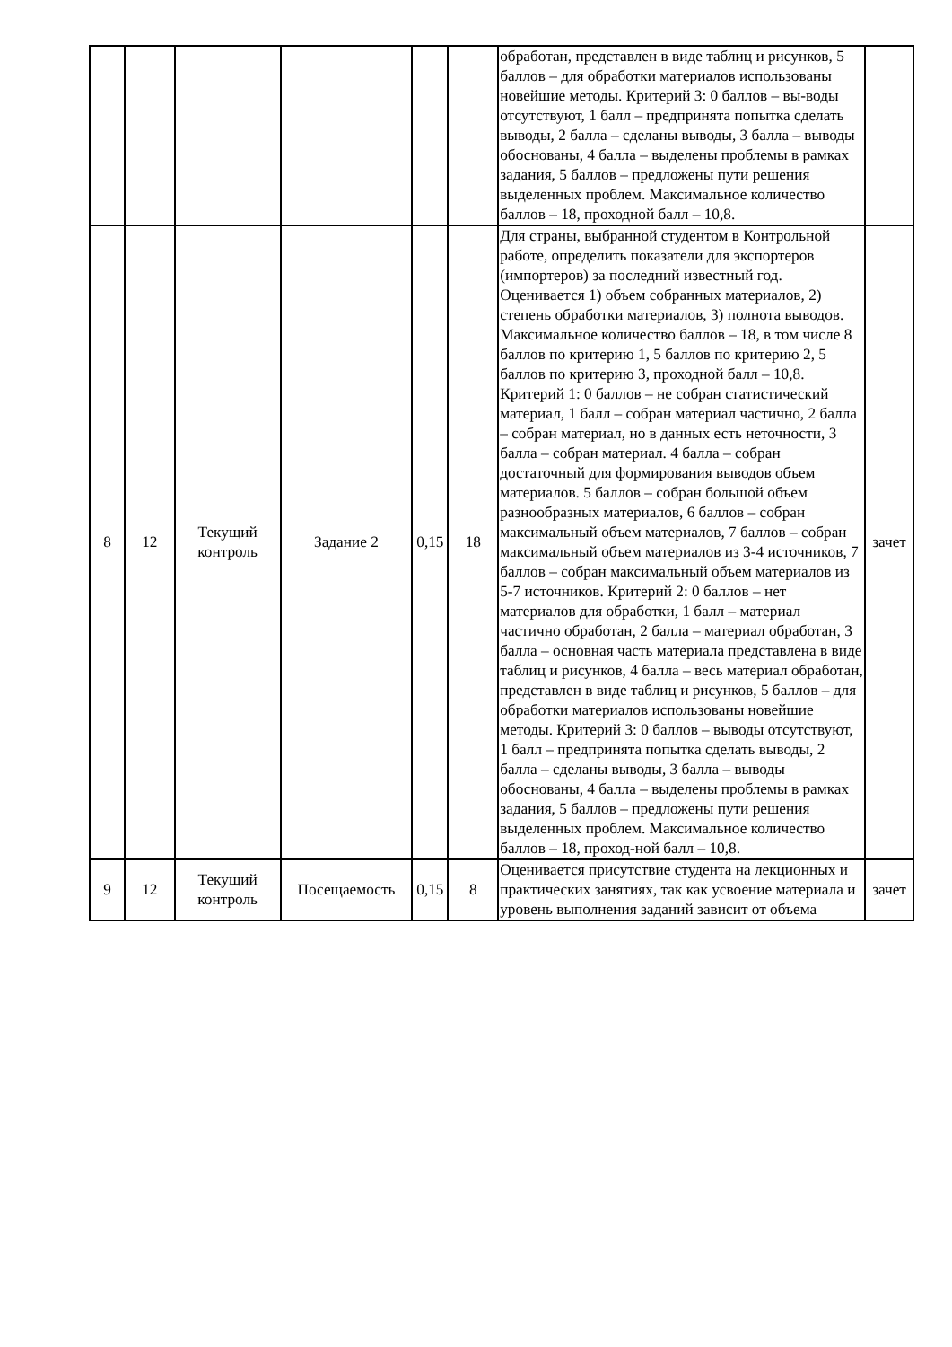| | | | | | | обработан, представлен в виде таблиц и рисунков, 5 баллов – для обработки материалов использованы новейшие методы. Критерий 3: 0 баллов – вы-воды отсутствуют, 1 балл – предпринята попытка сделать выводы, 2 балла – сделаны выводы, 3 балла – выводы обоснованы, 4 балла – выделены проблемы в рамках задания, 5 баллов – предложены пути решения выделенных проблем. Максимальное количество баллов – 18, проходной балл – 10,8. | |
| 8 | 12 | Текущий контроль | Задание 2 | 0,15 | 18 | Для страны, выбранной студентом в Контрольной работе, определить показатели для экспортеров (импортеров) за последний известный год. Оценивается 1) объем собранных материалов, 2) степень обработки материалов, 3) полнота выводов. Максимальное количество баллов – 18, в том числе 8 баллов по критерию 1, 5 баллов по критерию 2, 5 баллов по критерию 3, проходной балл – 10,8. Критерий 1: 0 баллов – не собран статистический материал, 1 балл – собран материал частично, 2 балла – собран материал, но в данных есть неточности, 3 балла – собран материал. 4 балла – собран достаточный для формирования выводов объем материалов. 5 баллов – собран большой объем разнообразных материалов, 6 баллов – собран максимальный объем материалов, 7 баллов – собран максимальный объем материалов из 3-4 источников, 7 баллов – собран максимальный объем материалов из 5-7 источников. Критерий 2: 0 баллов – нет материалов для обработки, 1 балл – материал частично обработан, 2 балла – материал обработан, 3 балла – основная часть материала представлена в виде таблиц и рисунков, 4 балла – весь материал обработан, представлен в виде таблиц и рисунков, 5 баллов – для обработки материалов использованы новейшие методы. Критерий 3: 0 баллов – выводы отсутствуют, 1 балл – предпринята попытка сделать выводы, 2 балла – сделаны выводы, 3 балла – выводы обоснованы, 4 балла – выделены проблемы в рамках задания, 5 баллов – предложены пути решения выделенных проблем. Максимальное количество баллов – 18, проход-ной балл – 10,8. | зачет |
| 9 | 12 | Текущий контроль | Посещаемость | 0,15 | 8 | Оценивается присутствие студента на лекционных и практических занятиях, так как усвоение материала и уровень выполнения заданий зависит от объема | зачет |